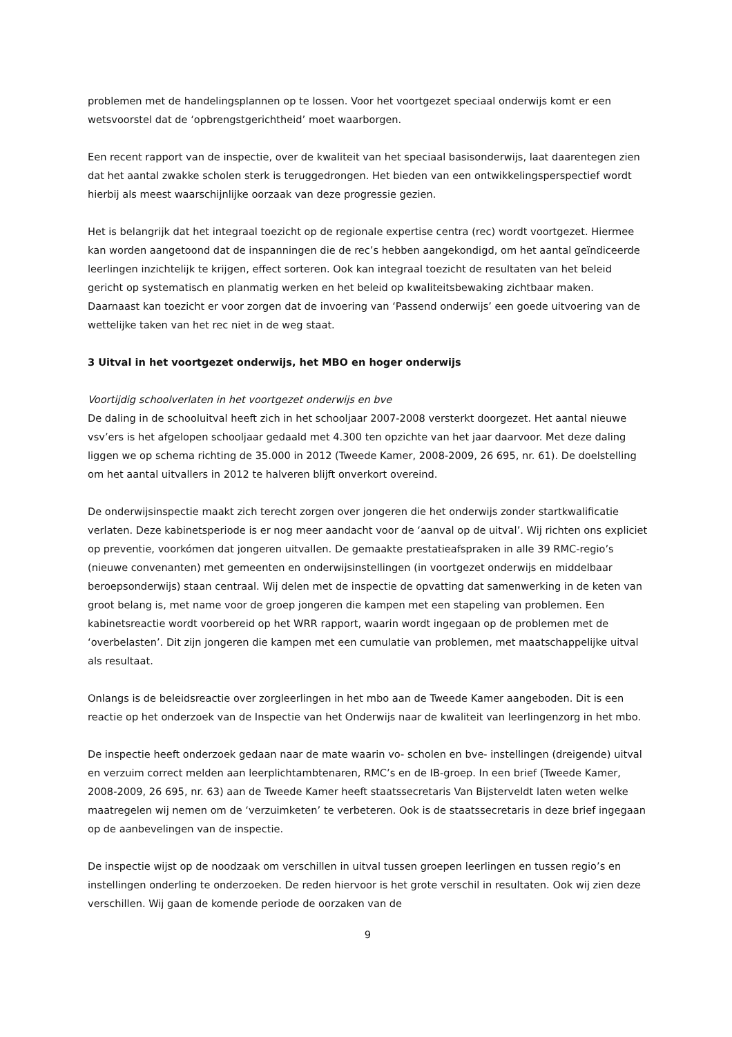problemen met de handelingsplannen op te lossen. Voor het voortgezet speciaal onderwijs komt er een wetsvoorstel dat de ‘opbrengstgerichtheid’ moet waarborgen.
Een recent rapport van de inspectie, over de kwaliteit van het speciaal basisonderwijs, laat daarentegen zien dat het aantal zwakke scholen sterk is teruggedrongen. Het bieden van een ontwikkelingsperspectief wordt hierbij als meest waarschijnlijke oorzaak van deze progressie gezien.
Het is belangrijk dat het integraal toezicht op de regionale expertise centra (rec) wordt voortgezet. Hiermee kan worden aangetoond dat de inspanningen die de rec’s hebben aangekondigd, om het aantal geïndiceerde leerlingen inzichtelijk te krijgen, effect sorteren. Ook kan integraal toezicht de resultaten van het beleid gericht op systematisch en planmatig werken en het beleid op kwaliteitsbewaking zichtbaar maken. Daarnaast kan toezicht er voor zorgen dat de invoering van ‘Passend onderwijs’ een goede uitvoering van de wettelijke taken van het rec niet in de weg staat.
3 Uitval in het voortgezet onderwijs, het MBO en hoger onderwijs
Voortijdig schoolverlaten in het voortgezet onderwijs en bve
De daling in de schooluitval heeft zich in het schooljaar 2007-2008 versterkt doorgezet. Het aantal nieuwe vsv’ers is het afgelopen schooljaar gedaald met 4.300 ten opzichte van het jaar daarvoor. Met deze daling liggen we op schema richting de 35.000 in 2012 (Tweede Kamer, 2008-2009, 26 695, nr. 61). De doelstelling om het aantal uitvallers in 2012 te halveren blijft onverkort overeind.
De onderwijsinspectie maakt zich terecht zorgen over jongeren die het onderwijs zonder startkwalificatie verlaten. Deze kabinetsperiode is er nog meer aandacht voor de ‘aanval op de uitval’. Wij richten ons expliciet op preventie, voorkómen dat jongeren uitvallen. De gemaakte prestatieafspraken in alle 39 RMC-regio’s (nieuwe convenanten) met gemeenten en onderwijsinstellingen (in voortgezet onderwijs en middelbaar beroepsonderwijs) staan centraal. Wij delen met de inspectie de opvatting dat samenwerking in de keten van groot belang is, met name voor de groep jongeren die kampen met een stapeling van problemen. Een kabinetsreactie wordt voorbereid op het WRR rapport, waarin wordt ingegaan op de problemen met de ‘overbelasten’. Dit zijn jongeren die kampen met een cumulatie van problemen, met maatschappelijke uitval als resultaat.
Onlangs is de beleidsreactie over zorgleerlingen in het mbo aan de Tweede Kamer aangeboden. Dit is een reactie op het onderzoek van de Inspectie van het Onderwijs naar de kwaliteit van leerlingenzorg in het mbo.
De inspectie heeft onderzoek gedaan naar de mate waarin vo- scholen en bve- instellingen (dreigende) uitval en verzuim correct melden aan leerplichtambtenaren, RMC’s en de IB-groep. In een brief (Tweede Kamer, 2008-2009, 26 695, nr. 63) aan de Tweede Kamer heeft staatssecretaris Van Bijsterveldt laten weten welke maatregelen wij nemen om de ‘verzuimketen’ te verbeteren. Ook is de staatssecretaris in deze brief ingegaan op de aanbevelingen van de inspectie.
De inspectie wijst op de noodzaak om verschillen in uitval tussen groepen leerlingen en tussen regio’s en instellingen onderling te onderzoeken. De reden hiervoor is het grote verschil in resultaten. Ook wij zien deze verschillen. Wij gaan de komende periode de oorzaken van de
9